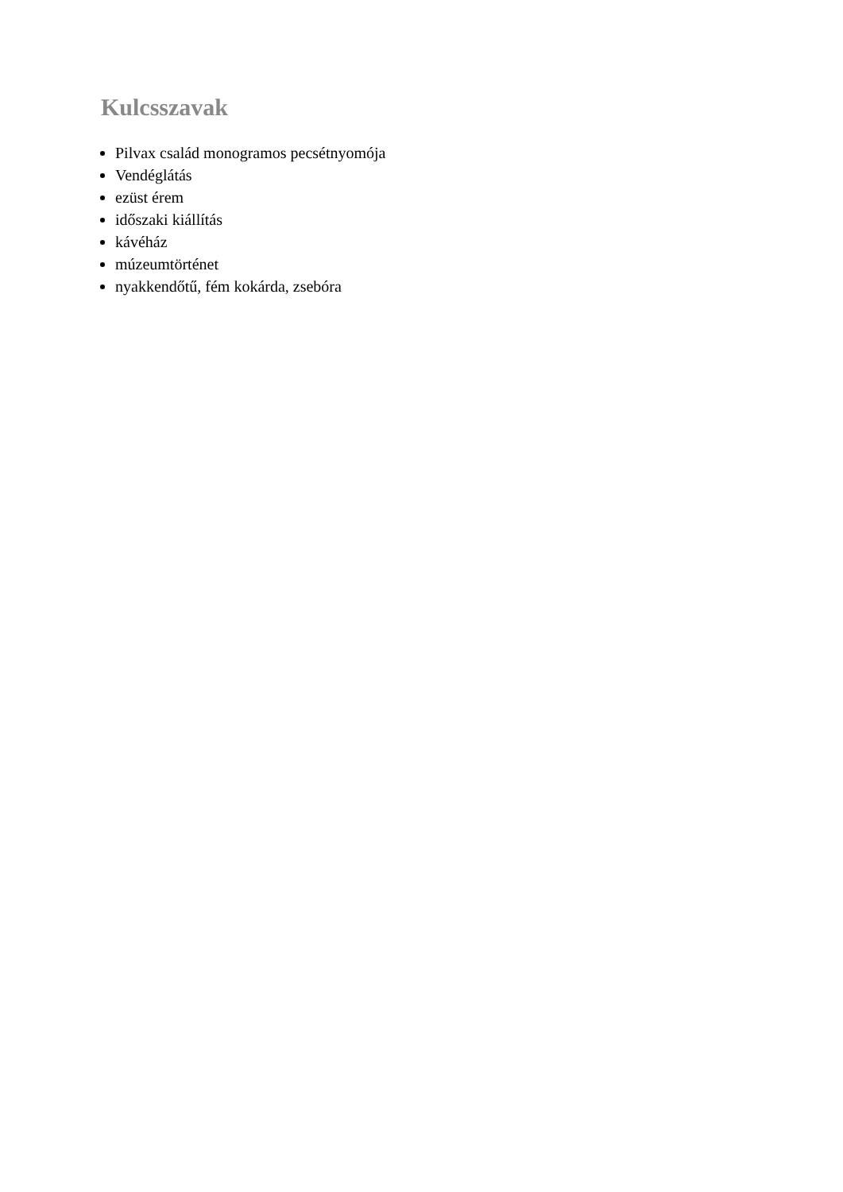Kulcsszavak
Pilvax család monogramos pecsétnyomója
Vendéglátás
ezüst érem
időszaki kiállítás
kávéház
múzeumtörténet
nyakkendőtű, fém kokárda, zsebóra